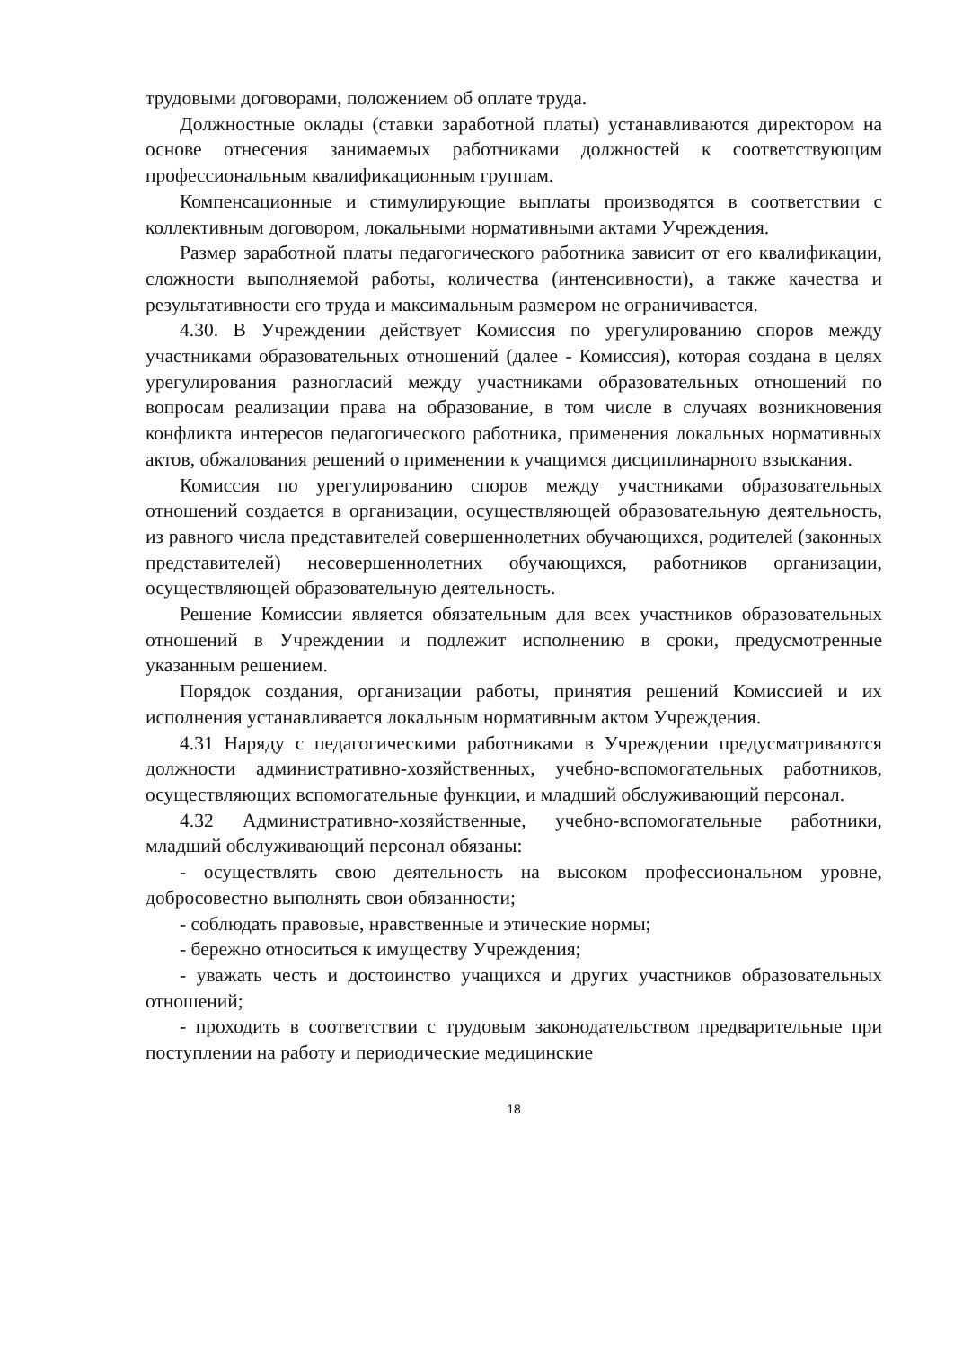трудовыми договорами, положением об оплате труда.
Должностные оклады (ставки заработной платы) устанавливаются директором на основе отнесения занимаемых работниками должностей к соответствующим профессиональным квалификационным группам.
Компенсационные и стимулирующие выплаты производятся в соответствии с коллективным договором, локальными нормативными актами Учреждения.
Размер заработной платы педагогического работника зависит от его квалификации, сложности выполняемой работы, количества (интенсивности), а также качества и результативности его труда и максимальным размером не ограничивается.
4.30. В Учреждении действует Комиссия по урегулированию споров между участниками образовательных отношений (далее - Комиссия), которая создана в целях урегулирования разногласий между участниками образовательных отношений по вопросам реализации права на образование, в том числе в случаях возникновения конфликта интересов педагогического работника, применения локальных нормативных актов, обжалования решений о применении к учащимся дисциплинарного взыскания.
Комиссия по урегулированию споров между участниками образовательных отношений создается в организации, осуществляющей образовательную деятельность, из равного числа представителей совершеннолетних обучающихся, родителей (законных представителей) несовершеннолетних обучающихся, работников организации, осуществляющей образовательную деятельность.
Решение Комиссии является обязательным для всех участников образовательных отношений в Учреждении и подлежит исполнению в сроки, предусмотренные указанным решением.
Порядок создания, организации работы, принятия решений Комиссией и их исполнения устанавливается локальным нормативным актом Учреждения.
4.31 Наряду с педагогическими работниками в Учреждении предусматриваются должности административно-хозяйственных, учебно-вспомогательных работников, осуществляющих вспомогательные функции, и младший обслуживающий персонал.
4.32 Административно-хозяйственные, учебно-вспомогательные работники, младший обслуживающий персонал обязаны:
- осуществлять свою деятельность на высоком профессиональном уровне, добросовестно выполнять свои обязанности;
- соблюдать правовые, нравственные и этические нормы;
- бережно относиться к имуществу Учреждения;
- уважать честь и достоинство учащихся и других участников образовательных отношений;
- проходить в соответствии с трудовым законодательством предварительные при поступлении на работу и периодические медицинские
18